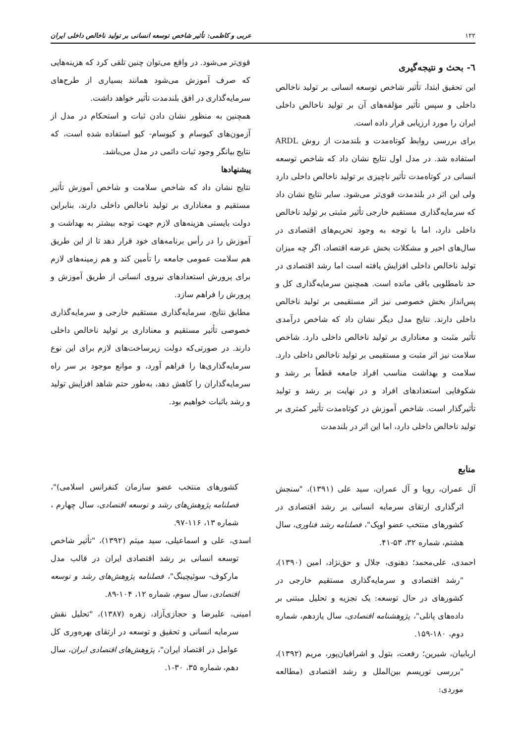۱۲۲ عربی و کاظمی: تأثیر شاخص توسعه انسانی بر تولید ناخالص داخلی ایران
٦- بحث و نتیجه‌گیری
این تحقیق ابتدا، تأثیر شاخص توسعه انسانی بر تولید ناخالص داخلی و سپس تأثیر مؤلفه‌های آن بر تولید ناخالص داخلی ایران را مورد ارزیابی قرار داده است.
برای بررسی روابط کوتاه‌مدت و بلندمدت از روش ARDL استفاده شد. در مدل اول نتایج نشان داد که شاخص توسعه انسانی در کوتاه‌مدت تأثیر ناچیزی بر تولید ناخالص داخلی دارد ولی این اثر در بلندمدت قوی‌تر می‌شود. سایر نتایج نشان داد که سرمایه‌گذاری مستقیم خارجی تأثیر مثبتی بر تولید ناخالص داخلی دارد، اما با توجه به وجود تحریم‌های اقتصادی در سال‌های اخیر و مشکلات بخش عرضه اقتصاد، اگر چه میزان تولید ناخالص داخلی افزایش یافته است اما رشد اقتصادی در حد نامطلوبی باقی مانده است. همچنین سرمایه‌گذاری کل و پس‌انداز بخش خصوصی نیز اثر مستقیمی بر تولید ناخالص داخلی دارند. نتایج مدل دیگر نشان داد که شاخص درآمدی تأثیر مثبت و معناداری بر تولید ناخالص داخلی دارد. شاخص سلامت نیز اثر مثبت و مستقیمی بر تولید ناخالص داخلی دارد. سلامت و بهداشت مناسب افراد جامعه قطعاً بر رشد و شکوفایی استعدادهای افراد و در نهایت بر رشد و تولید تأثیرگذار است. شاخص آموزش در کوتاه‌مدت تأثیر کمتری بر تولید ناخالص داخلی دارد، اما این اثر در بلندمدت
قوی‌تر می‌شود. در واقع می‌توان چنین تلقی کرد که هزینه‌هایی که صرف آموزش می‌شود همانند بسیاری از طرح‌های سرمایه‌گذاری در افق بلندمدت تأثیر خواهد داشت.
همچنین به منظور نشان دادن ثبات و استحکام در مدل از آزمون‌های کیوسام و کیوسام- کیو استفاده شده است، که نتایج بیانگر وجود ثبات دائمی در مدل می‌باشد.
پیشنهادها
نتایج نشان داد که شاخص سلامت و شاخص آموزش تأثیر مستقیم و معناداری بر تولید ناخالص داخلی دارند، بنابراین دولت بایستی هزینه‌های لازم جهت توجه بیشتر به بهداشت و آموزش را در رأس برنامه‌های خود قرار دهد تا از این طریق هم سلامت عمومی جامعه را تأمین کند و هم زمینه‌های لازم برای پرورش استعدادهای نیروی انسانی از طریق آموزش و پرورش را فراهم سازد.
مطابق نتایج، سرمایه‌گذاری مستقیم خارجی و سرمایه‌گذاری خصوصی تأثیر مستقیم و معناداری بر تولید ناخالص داخلی دارند. در صورتی‌که دولت زیرساخت‌های لازم برای این نوع سرمایه‌گذاری‌ها را فراهم آورد، و موانع موجود بر سر راه سرمایه‌گذاران را کاهش دهد، به‌طور حتم شاهد افزایش تولید و رشد باثبات خواهیم بود.
منابع
آل عمران، رویا و آل عمران، سید علی (۱۳۹۱)، "سنجش اثرگذاری ارتقای سرمایه انسانی بر رشد اقتصادی در کشورهای منتخب عضو اوپک"، فصلنامه رشد فناوری، سال هشتم، شماره ۳۲، ۵۳-۴۱.
احمدی، علی‌محمد؛ دهنوی، جلال و حق‌نژاد، امین (۱۳۹۰)، "رشد اقتصادی و سرمایه‌گذاری مستقیم خارجی در کشورهای در حال توسعه: یک تجزیه و تحلیل مبتنی بر داده‌های پانلی"، پژوهشنامه اقتصادی، سال یازدهم، شماره دوم، ۱۸۰-۱۵۹.
اربابیان، شیرین؛ رفعت، بتول و اشرافیان‌پور، مریم (۱۳۹۲)، "بررسی توریسم بین‌الملل و رشد اقتصادی (مطالعه موردی:
کشورهای منتخب عضو سازمان کنفرانس اسلامی)"، فصلنامه پژوهش‌های رشد و توسعه اقتصادی، سال چهارم ، شماره ۱۳، ۱۱۶-۹۷.
اسدی، علی و اسماعیلی، سید میثم (۱۳۹۲)، "تأثیر شاخص توسعه انسانی بر رشد اقتصادی ایران در قالب مدل مارکوف- سوئیچینگ"، فصلنامه پژوهش‌های رشد و توسعه اقتصادی، سال سوم، شماره ۱۲، ۱۰۴-۸۹.
امینی، علیرضا و حجازی‌آزاد، زهره (۱۳۸۷)، "تحلیل نقش سرمایه انسانی و تحقیق و توسعه در ارتقای بهره‌وری کل عوامل در اقتصاد ایران"، پژوهش‌های اقتصادی ایران، سال دهم، شماره ۳۵، ۳۰-۱.